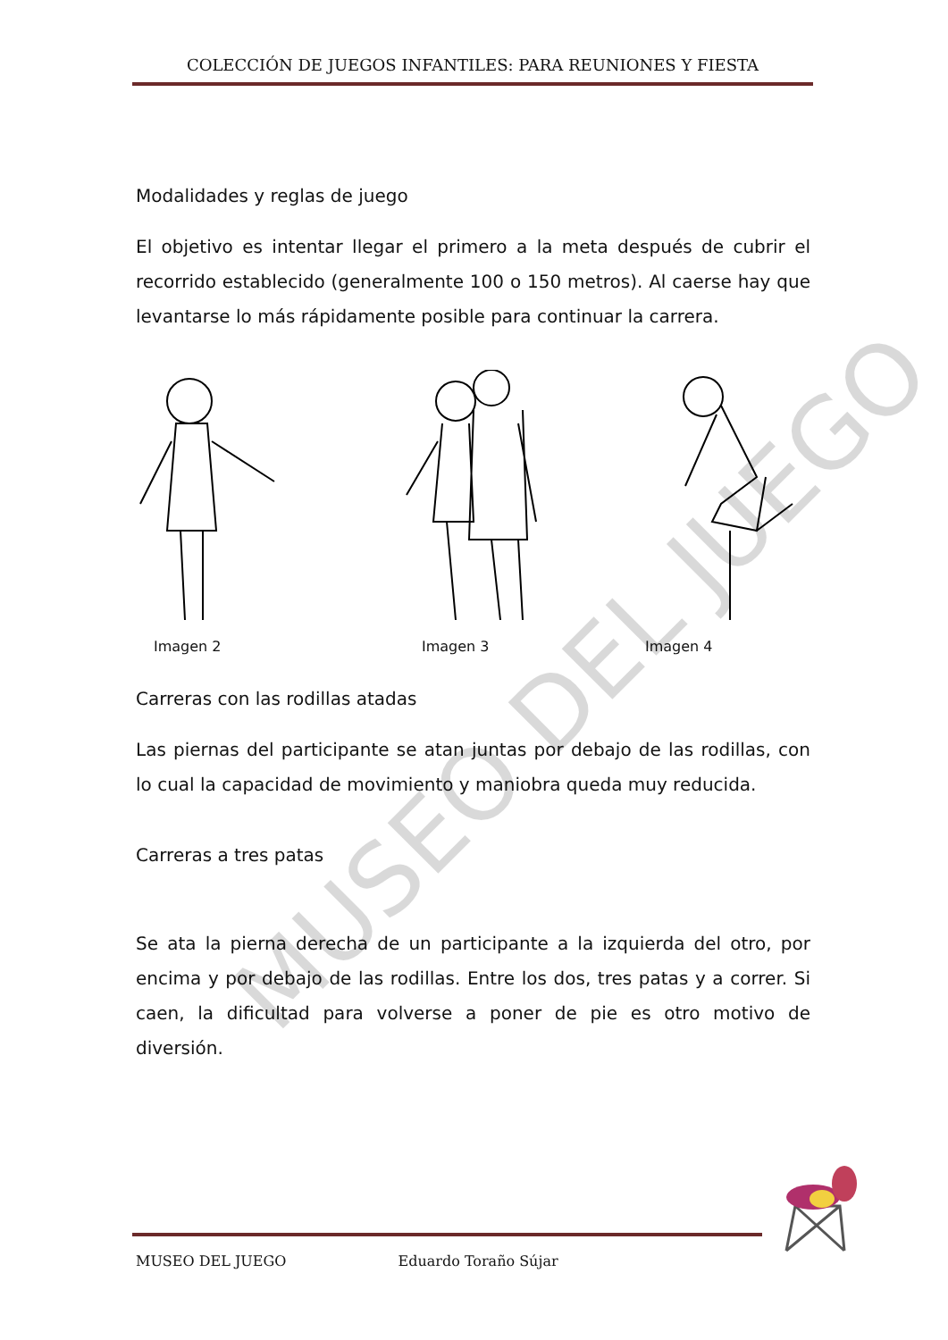COLECCIÓN DE JUEGOS INFANTILES: PARA REUNIONES Y FIESTA
Modalidades y reglas de juego
El objetivo es intentar llegar el primero a la meta después de cubrir el recorrido establecido (generalmente 100 o 150 metros). Al caerse hay que levantarse lo más rápidamente posible para continuar la carrera.
Imagen 2 Imagen 3 Imagen 4
Carreras con las rodillas atadas
Las piernas del participante se atan juntas por debajo de las rodillas, con lo cual la capacidad de movimiento y maniobra queda muy reducida.
Carreras a tres patas
Se ata la pierna derecha de un participante a la izquierda del otro, por encima y por debajo de las rodillas. Entre los dos, tres patas y a correr. Si caen, la dificultad para volverse a poner de pie es otro motivo de diversión.
MUSEO DEL JUEGO
MUSEO DEL JUEGO Eduardo Toraño Sújar